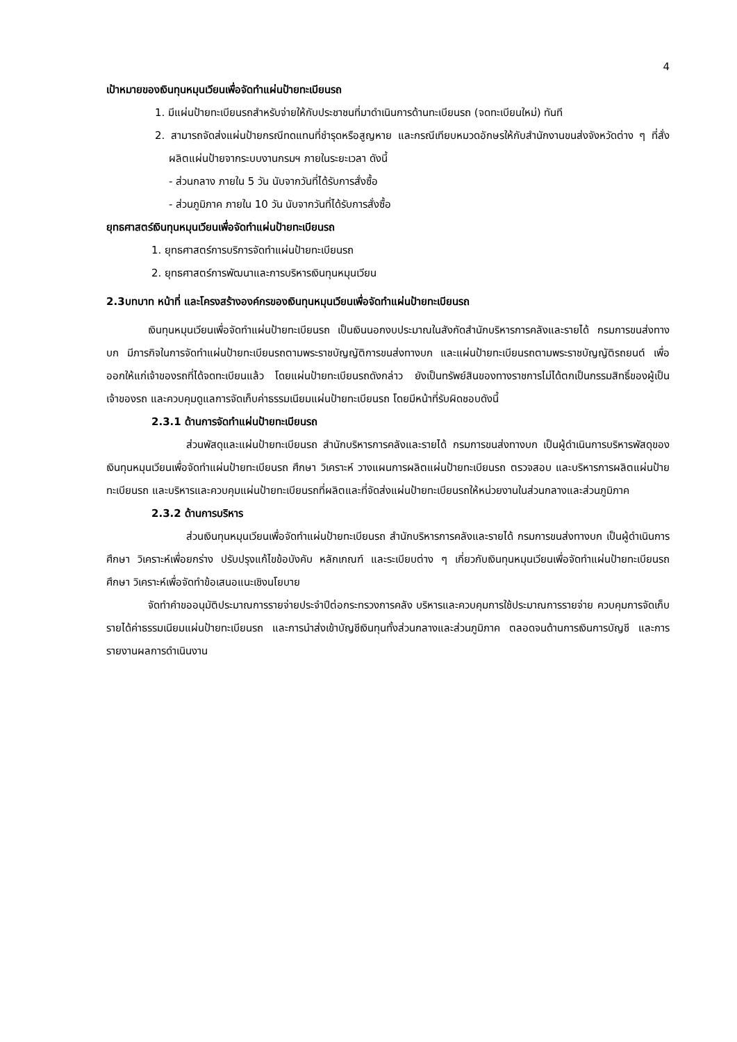4
เป้าหมายของเงินทุนหมุนเวียนเพื่อจัดทำแผ่นป้ายทะเบียนรถ
1. มีแผ่นป้ายทะเบียนรถสำหรับจ่ายให้กับประชาชนที่มาดำเนินการด้านทะเบียนรถ (จดทะเบียนใหม่) ทันที
2. สามารถจัดส่งแผ่นป้ายกรณีทดแทนที่ชำรุดหรือสูญหาย และกรณีเทียบหมวดอักษรให้กับสำนักงานขนส่งจังหวัดต่าง ๆ ที่สั่งผลิตแผ่นป้ายจากระบบงานกรมฯ ภายในระยะเวลา ดังนี้
- ส่วนกลาง ภายใน 5 วัน นับจากวันที่ได้รับการสั่งซื้อ
- ส่วนภูมิภาค ภายใน 10 วัน นับจากวันที่ได้รับการสั่งซื้อ
ยุทธศาสตร์เงินทุนหมุนเวียนเพื่อจัดทำแผ่นป้ายทะเบียนรถ
1. ยุทธศาสตร์การบริการจัดทำแผ่นป้ายทะเบียนรถ
2. ยุทธศาสตร์การพัฒนาและการบริหารเงินทุนหมุนเวียน
2.3บทบาท หน้าที่ และโครงสร้างองค์กรของเงินทุนหมุนเวียนเพื่อจัดทำแผ่นป้ายทะเบียนรถ
เงินทุนหมุนเวียนเพื่อจัดทำแผ่นป้ายทะเบียนรถ เป็นเงินนอกงบประมาณในสังกัดสำนักบริหารการคลังและรายได้ กรมการขนส่งทางบก มีภารกิจในการจัดทำแผ่นป้ายทะเบียนรถตามพระราชบัญญัติการขนส่งทางบก และแผ่นป้ายทะเบียนรถตามพระราชบัญญัติรถยนต์ เพื่อออกให้แก่เจ้าของรถที่ได้จดทะเบียนแล้ว โดยแผ่นป้ายทะเบียนรถดังกล่าว ยังเป็นทรัพย์สินของทางราชการไม่ได้ตกเป็นกรรมสิทธิ์ของผู้เป็นเจ้าของรถ และควบคุมดูแลการจัดเก็บค่าธรรมเนียมแผ่นป้ายทะเบียนรถ โดยมีหน้าที่รับผิดชอบดังนี้
2.3.1 ด้านการจัดทำแผ่นป้ายทะเบียนรถ
ส่วนพัสดุและแผ่นป้ายทะเบียนรถ สำนักบริหารการคลังและรายได้ กรมการขนส่งทางบก เป็นผู้ดำเนินการบริหารพัสดุของเงินทุนหมุนเวียนเพื่อจัดทำแผ่นป้ายทะเบียนรถ ศึกษา วิเคราะห์ วางแผนการผลิตแผ่นป้ายทะเบียนรถ ตรวจสอบ และบริหารการผลิตแผ่นป้ายทะเบียนรถ และบริหารและควบคุมแผ่นป้ายทะเบียนรถที่ผลิตและที่จัดส่งแผ่นป้ายทะเบียนรถให้หน่วยงานในส่วนกลางและส่วนภูมิภาค
2.3.2 ด้านการบริหาร
ส่วนเงินทุนหมุนเวียนเพื่อจัดทำแผ่นป้ายทะเบียนรถ สำนักบริหารการคลังและรายได้ กรมการขนส่งทางบก เป็นผู้ดำเนินการศึกษา วิเคราะห์เพื่อยกร่าง ปรับปรุงแก้ไขข้อบังคับ หลักเกณฑ์ และระเบียบต่าง ๆ เกี่ยวกับเงินทุนหมุนเวียนเพื่อจัดทำแผ่นป้ายทะเบียนรถ ศึกษา วิเคราะห์เพื่อจัดทำข้อเสนอแนะเชิงนโยบาย
จัดทำคำขออนุมัติประมาณการรายจ่ายประจำปีต่อกระทรวงการคลัง บริหารและควบคุมการใช้ประมาณการรายจ่าย ควบคุมการจัดเก็บรายได้ค่าธรรมเนียมแผ่นป้ายทะเบียนรถ และการนำส่งเข้าบัญชีเงินทุนทั้งส่วนกลางและส่วนภูมิภาค ตลอดจนด้านการเงินการบัญชี และการรายงานผลการดำเนินงาน